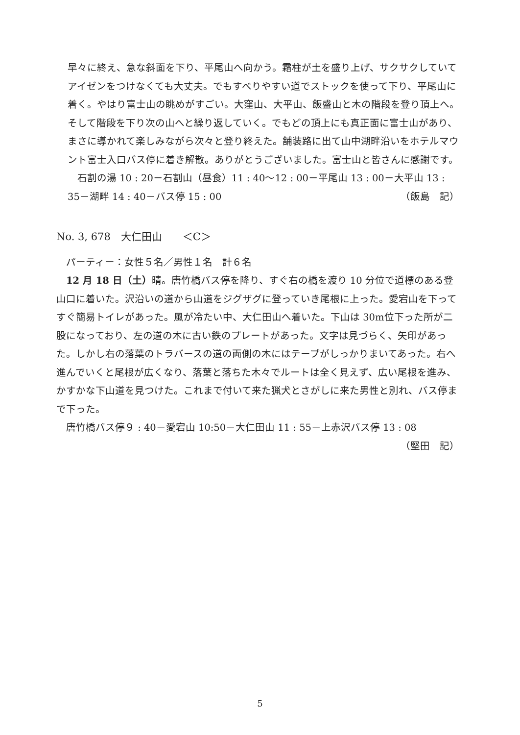早々に終え、急な斜面を下り、平尾山へ向かう。霜柱が土を盛り上げ、サクサクしていてアイゼンをつけなくても大丈夫。でもすべりやすい道でストックを使って下り、平尾山に着く。やはり富士山の眺めがすごい。大窪山、大平山、飯盛山と木の階段を登り頂上へ。そして階段を下り次の山へと繰り返していく。でもどの頂上にも真正面に富士山があり、まさに導かれて楽しみながら次々と登り終えた。舗装路に出て山中湖畔沿いをホテルマウント富士入口バス停に着き解散。ありがとうございました。富士山と皆さんに感謝です。
　石割の湯 10 : 20－石割山（昼食）11 : 40〜12 : 00－平尾山 13 : 00－大平山 13 :
35－湖畔 14 : 40－バス停 15 : 00 （飯島　記）
No. 3, 678　大仁田山　　＜C＞
　パーティー：女性５名／男性１名　計６名
　12 月 18 日（土）晴。唐竹橋バス停を降り、すぐ右の橋を渡り 10 分位で道標のある登山口に着いた。沢沿いの道から山道をジグザグに登っていき尾根に上った。愛宕山を下ってすぐ簡易トイレがあった。風が冷たい中、大仁田山へ着いた。下山は 30m位下った所が二股になっており、左の道の木に古い鉄のプレートがあった。文字は見づらく、矢印があった。しかし右の落葉のトラバースの道の両側の木にはテープがしっかりまいてあった。右へ進んでいくと尾根が広くなり、落葉と落ちた木々でルートは全く見えず、広い尾根を進み、かすかな下山道を見つけた。これまで付いて来た猟犬とさがしに来た男性と別れ、バス停まで下った。
　唐竹橋バス停９ : 40－愛宕山 10:50－大仁田山 11 : 55－上赤沢バス停 13 : 08
（堅田　記）
5